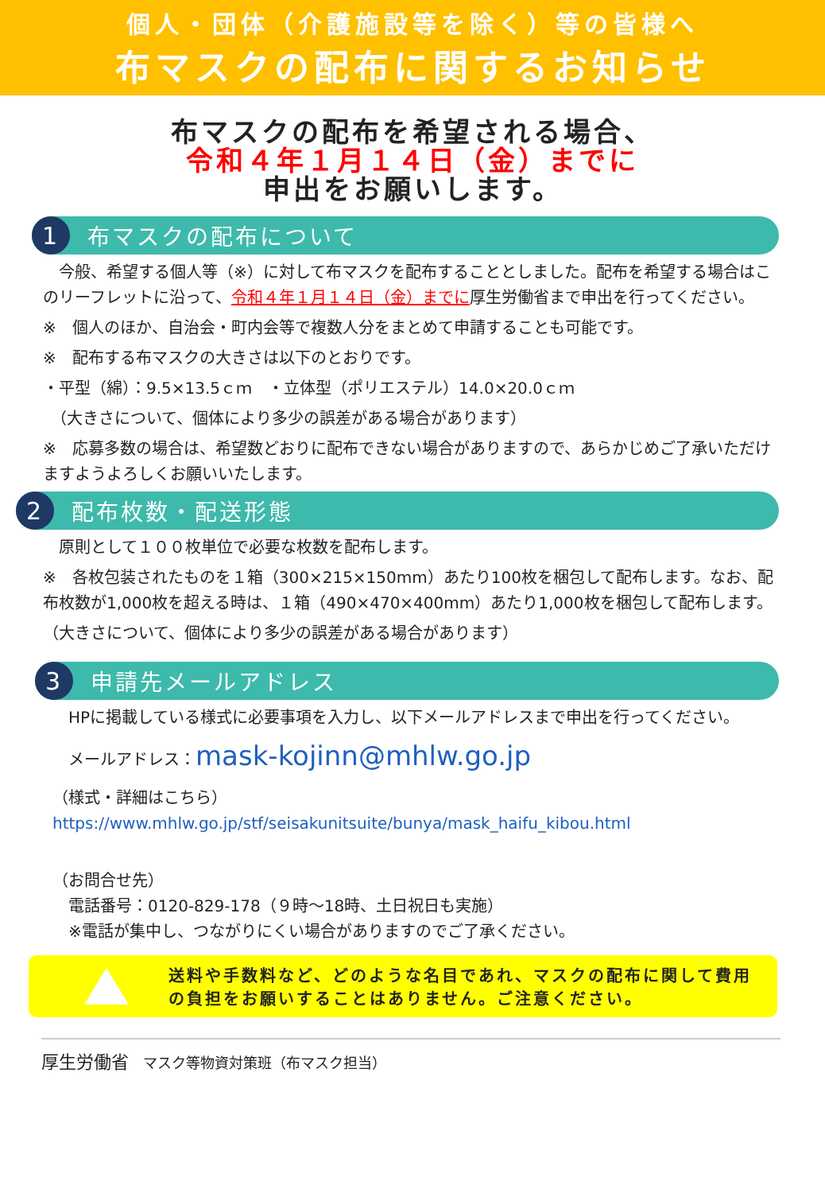個人・団体（介護施設等を除く）等の皆様へ
布マスクの配布に関するお知らせ
布マスクの配布を希望される場合、
令和４年１月１４日（金）までに
申出をお願いします。
1
布マスクの配布について
　今般、希望する個人等（※）に対して布マスクを配布することとしました。配布を希望する場合はこのリーフレットに沿って、令和４年１月１４日（金）までに厚生労働省まで申出を行ってください。
※　個人のほか、自治会・町内会等で複数人分をまとめて申請することも可能です。
※　配布する布マスクの大きさは以下のとおりです。
・平型（綿）：9.5×13.5ｃｍ　・立体型（ポリエステル）14.0×20.0ｃｍ
　（大きさについて、個体により多少の誤差がある場合があります）
※　応募多数の場合は、希望数どおりに配布できない場合がありますので、あらかじめご了承いただけますようよろしくお願いいたします。
2
配布枚数・配送形態
　原則として１００枚単位で必要な枚数を配布します。
※　各枚包装されたものを１箱（300×215×150mm）あたり100枚を梱包して配布します。なお、配布枚数が1,000枚を超える時は、１箱（490×470×400mm）あたり1,000枚を梱包して配布します。
（大きさについて、個体により多少の誤差がある場合があります）
3
申請先メールアドレス
　HPに掲載している様式に必要事項を入力し、以下メールアドレスまで申出を行ってください。
　メールアドレス：mask-kojinn@mhlw.go.jp
（様式・詳細はこちら）
https://www.mhlw.go.jp/stf/seisakunitsuite/bunya/mask_haifu_kibou.html
（お問合せ先）
　電話番号：0120-829-178（９時～18時、土日祝日も実施）
　※電話が集中し、つながりにくい場合がありますのでご了承ください。
送料や手数料など、どのような名目であれ、マスクの配布に関して費用の負担をお願いすることはありません。ご注意ください。
厚生労働省　マスク等物資対策班（布マスク担当）